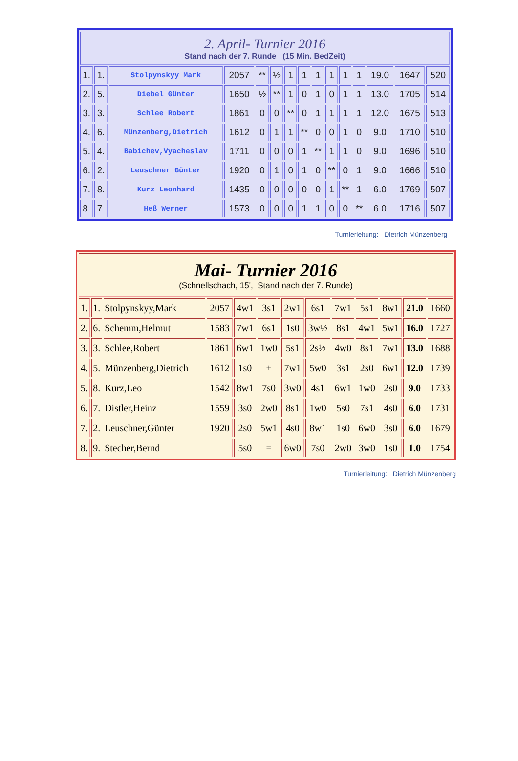| 2. April- Turnier 2016 Stand nach der 7. Runde (15 Min. BedZeit) | | | | | | | | | | | | | | |
| 1. | 1. | Stolpynskyy Mark | 2057 | ** | ½ | 1 | 1 | 1 | 1 | 1 | 1 | 19.0 | 1647 | 520 |
| 2. | 5. | Diebel Günter | 1650 | ½ | ** | 1 | 0 | 1 | 0 | 1 | 1 | 13.0 | 1705 | 514 |
| 3. | 3. | Schlee Robert | 1861 | 0 | 0 | ** | 0 | 1 | 1 | 1 | 1 | 12.0 | 1675 | 513 |
| 4. | 6. | Münzenberg,Dietrich | 1612 | 0 | 1 | 1 | ** | 0 | 0 | 1 | 0 | 9.0 | 1710 | 510 |
| 5. | 4. | Babichev,Vyacheslav | 1711 | 0 | 0 | 0 | 1 | ** | 1 | 1 | 0 | 9.0 | 1696 | 510 |
| 6. | 2. | Leuschner Günter | 1920 | 0 | 1 | 0 | 1 | 0 | ** | 0 | 1 | 9.0 | 1666 | 510 |
| 7. | 8. | Kurz Leonhard | 1435 | 0 | 0 | 0 | 0 | 0 | 1 | ** | 1 | 6.0 | 1769 | 507 |
| 8. | 7. | Heß Werner | 1573 | 0 | 0 | 0 | 1 | 1 | 0 | 0 | ** | 6.0 | 1716 | 507 |
Turnierleitung: Dietrich Münzenberg
| Mai- Turnier 2016 (Schnellschach, 15', Stand nach der 7. Runde) | | | | | | | | | | | | |
| 1. | 1. | Stolpynskyy,Mark | 2057 | 4w1 | 3s1 | 2w1 | 6s1 | 7w1 | 5s1 | 8w1 | 21.0 | 1660 |
| 2. | 6. | Schemm,Helmut | 1583 | 7w1 | 6s1 | 1s0 | 3w½ | 8s1 | 4w1 | 5w1 | 16.0 | 1727 |
| 3. | 3. | Schlee,Robert | 1861 | 6w1 | 1w0 | 5s1 | 2s½ | 4w0 | 8s1 | 7w1 | 13.0 | 1688 |
| 4. | 5. | Münzenberg,Dietrich | 1612 | 1s0 | + | 7w1 | 5w0 | 3s1 | 2s0 | 6w1 | 12.0 | 1739 |
| 5. | 8. | Kurz,Leo | 1542 | 8w1 | 7s0 | 3w0 | 4s1 | 6w1 | 1w0 | 2s0 | 9.0 | 1733 |
| 6. | 7. | Distler,Heinz | 1559 | 3s0 | 2w0 | 8s1 | 1w0 | 5s0 | 7s1 | 4s0 | 6.0 | 1731 |
| 7. | 2. | Leuschner,Günter | 1920 | 2s0 | 5w1 | 4s0 | 8w1 | 1s0 | 6w0 | 3s0 | 6.0 | 1679 |
| 8. | 9. | Stecher,Bernd | | 5s0 | = | 6w0 | 7s0 | 2w0 | 3w0 | 1s0 | 1.0 | 1754 |
Turnierleitung: Dietrich Münzenberg